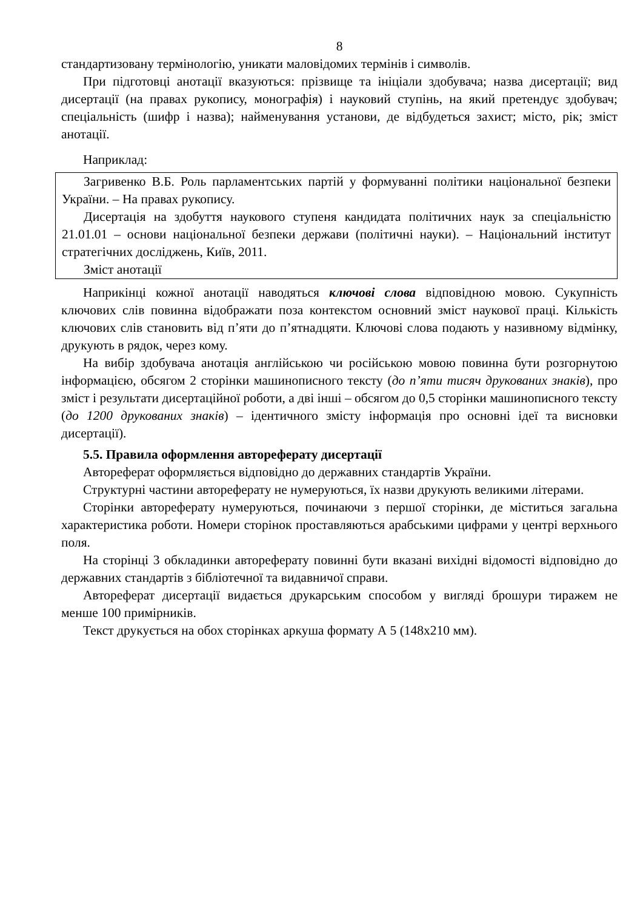8
стандартизовану термінологію, уникати маловідомих термінів і символів.
При підготовці анотації вказуються: прізвище та ініціали здобувача; назва дисертації; вид дисертації (на правах рукопису, монографія) і науковий ступінь, на який претендує здобувач; спеціальність (шифр і назва); найменування установи, де відбудеться захист; місто, рік; зміст анотації.
Наприклад:
Загривенко В.Б. Роль парламентських партій у формуванні політики національної безпеки України. – На правах рукопису.
Дисертація на здобуття наукового ступеня кандидата політичних наук за спеціальністю 21.01.01 – основи національної безпеки держави (політичні науки). – Національний інститут стратегічних досліджень, Київ, 2011.
Зміст анотації
Наприкінці кожної анотації наводяться ключові слова відповідною мовою. Сукупність ключових слів повинна відображати поза контекстом основний зміст наукової праці. Кількість ключових слів становить від п’яти до п’ятнадцяти. Ключові слова подають у називному відмінку, друкують в рядок, через кому.
На вибір здобувача анотація англійською чи російською мовою повинна бути розгорнутою інформацією, обсягом 2 сторінки машинописного тексту (до п’яти тисяч друкованих знаків), про зміст і результати дисертаційної роботи, а дві інші – обсягом до 0,5 сторінки машинописного тексту (до 1200 друкованих знаків) – ідентичного змісту інформація про основні ідеї та висновки дисертації).
5.5. Правила оформлення автореферату дисертації
Автореферат оформляється відповідно до державних стандартів України.
Структурні частини автореферату не нумеруються, їх назви друкують великими літерами.
Сторінки автореферату нумеруються, починаючи з першої сторінки, де міститься загальна характеристика роботи. Номери сторінок проставляються арабськими цифрами у центрі верхнього поля.
На сторінці 3 обкладинки автореферату повинні бути вказані вихідні відомості відповідно до державних стандартів з бібліотечної та видавничої справи.
Автореферат дисертації видається друкарським способом у вигляді брошури тиражем не менше 100 примірників.
Текст друкується на обох сторінках аркуша формату А 5 (148х210 мм).